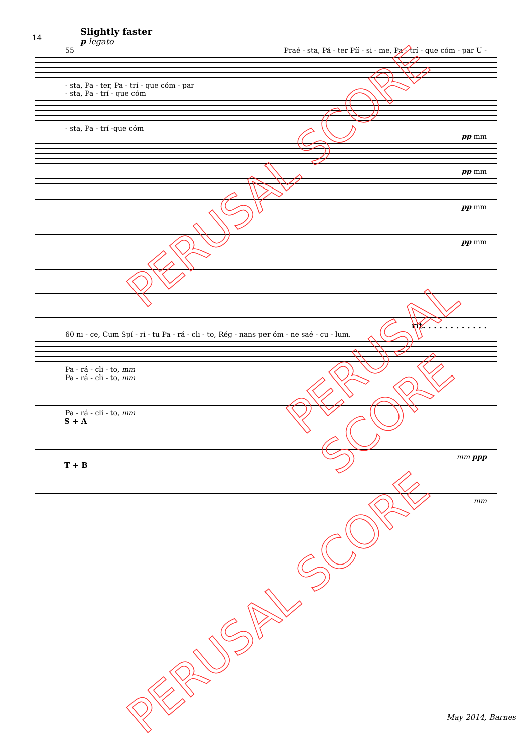14
Slightly faster
p legato
55 Praé - sta, Pá - ter Píí - si - me, Pa - trí - que cóm - par U -
- sta, Pa - ter, Pa - trí - que cóm - par
- sta, Pa - trí - que cóm
- sta, Pa - trí -que cóm
pp mm
pp mm
pp mm
pp mm
rit. . . . . . . . . . . .
60 ni - ce, Cum Spí - ri - tu Pa - rá - cli - to, Rég - nans per óm - ne saé - cu - lum.
Pa - rá - cli - to, mm
Pa - rá - cli - to, mm
Pa - rá - cli - to, mm
S + A
mm ppp
T + B
mm
May 2014, Barnes
PERUSAL SCORE
PERUSAL SCORE
PERUSAL SCORE